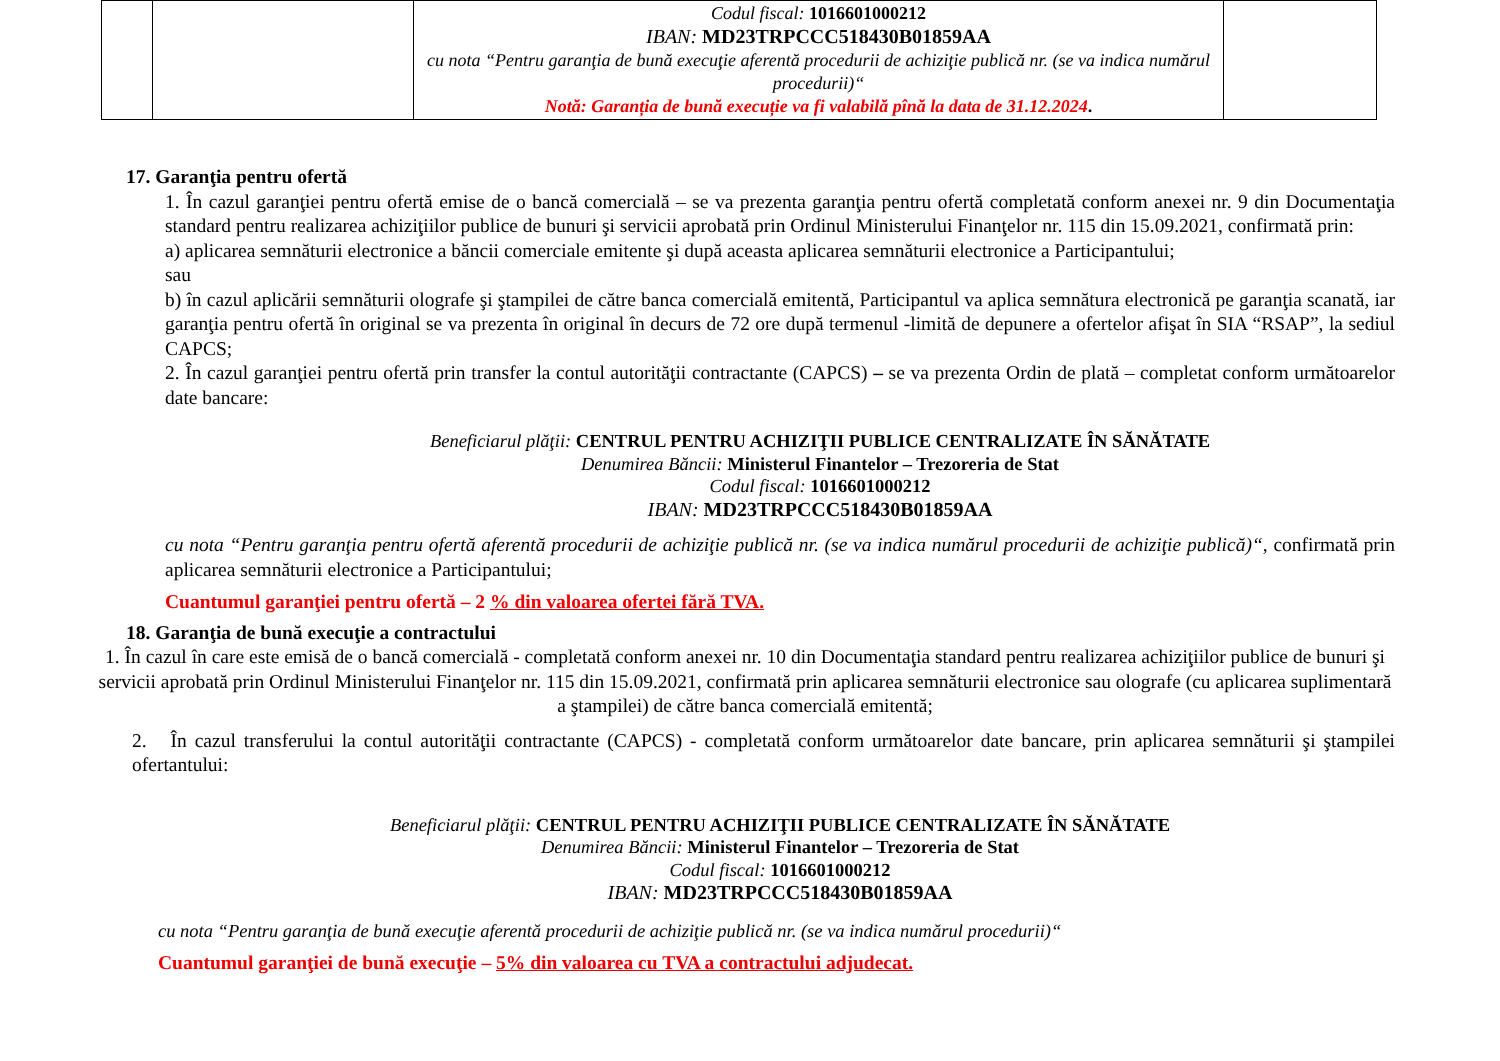| | | Codul fiscal: 1016601000212 IBAN: MD23TRPCCC518430B01859AA cu nota “Pentru garanţia de bună execuţie aferentă procedurii de achiziţie publică nr. (se va indica numărul procedurii)“ Notă: Garanția de bună execuție va fi valabilă pînă la data de 31.12.2024 . | |
17. Garanţia pentru ofertă
1. În cazul garanţiei pentru ofertă emise de o bancă comercială – se va prezenta garanţia pentru ofertă completată conform anexei nr. 9 din Documentaţia standard pentru realizarea achiziţiilor publice de bunuri şi servicii aprobată prin Ordinul Ministerului Finanţelor nr. 115 din 15.09.2021, confirmată prin:
a) aplicarea semnăturii electronice a băncii comerciale emitente şi după aceasta aplicarea semnăturii electronice a Participantului;
sau
b) în cazul aplicării semnăturii olografe şi ştampilei de către banca comercială emitentă, Participantul va aplica semnătura electronică pe garanţia scanată, iar garanţia pentru ofertă în original se va prezenta în original în decurs de 72 ore după termenul -limită de depunere a ofertelor afişat în SIA “RSAP”, la sediul CAPCS;
2. În cazul garanţiei pentru ofertă prin transfer la contul autorităţii contractante (CAPCS) – se va prezenta Ordin de plată – completat conform următoarelor date bancare:
Beneficiarul plăţii: CENTRUL PENTRU ACHIZIŢII PUBLICE CENTRALIZATE ÎN SĂNĂTATE
Denumirea Băncii: Ministerul Finantelor – Trezoreria de Stat
Codul fiscal: 1016601000212
IBAN: MD23TRPCCC518430B01859AA
cu nota “Pentru garanţia pentru ofertă aferentă procedurii de achiziţie publică nr. (se va indica numărul procedurii de achiziţie publică)“, confirmată prin aplicarea semnăturii electronice a Participantului;
Cuantumul garanţiei pentru ofertă – 2 % din valoarea ofertei fără TVA.
18. Garanţia de bună execuţie a contractului
1. În cazul în care este emisă de o bancă comercială - completată conform anexei nr. 10 din Documentaţia standard pentru realizarea achiziţiilor publice de bunuri şi servicii aprobată prin Ordinul Ministerului Finanţelor nr. 115 din 15.09.2021, confirmată prin aplicarea semnăturii electronice sau olografe (cu aplicarea suplimentară a ştampilei) de către banca comercială emitentă;
2. În cazul transferului la contul autorităţii contractante (CAPCS) - completată conform următoarelor date bancare, prin aplicarea semnăturii şi ştampilei ofertantului:
Beneficiarul plăţii: CENTRUL PENTRU ACHIZIŢII PUBLICE CENTRALIZATE ÎN SĂNĂTATE
Denumirea Băncii: Ministerul Finantelor – Trezoreria de Stat
Codul fiscal: 1016601000212
IBAN: MD23TRPCCC518430B01859AA
cu nota “Pentru garanţia de bună execuţie aferentă procedurii de achiziţie publică nr. (se va indica numărul procedurii)“
Cuantumul garanţiei de bună execuţie – 5% din valoarea cu TVA a contractului adjudecat.